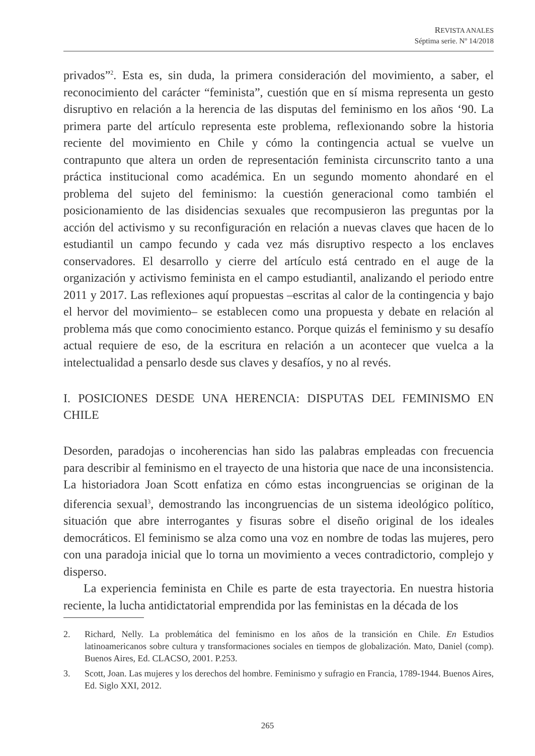REVISTA ANALES
Séptima serie. Nº 14/2018
privados”<sup>2</sup>. Esta es, sin duda, la primera consideración del movimiento, a saber, el reconocimiento del carácter “feminista”, cuestión que en sí misma representa un gesto disruptivo en relación a la herencia de las disputas del feminismo en los años ‘90. La primera parte del artículo representa este problema, reflexionando sobre la historia reciente del movimiento en Chile y cómo la contingencia actual se vuelve un contrapunto que altera un orden de representación feminista circunscrito tanto a una práctica institucional como académica. En un segundo momento ahondaré en el problema del sujeto del feminismo: la cuestión generacional como también el posicionamiento de las disidencias sexuales que recompusieron las preguntas por la acción del activismo y su reconfiguración en relación a nuevas claves que hacen de lo estudiantil un campo fecundo y cada vez más disruptivo respecto a los enclaves conservadores. El desarrollo y cierre del artículo está centrado en el auge de la organización y activismo feminista en el campo estudiantil, analizando el periodo entre 2011 y 2017. Las reflexiones aquí propuestas –escritas al calor de la contingencia y bajo el hervor del movimiento– se establecen como una propuesta y debate en relación al problema más que como conocimiento estanco. Porque quizás el feminismo y su desafío actual requiere de eso, de la escritura en relación a un acontecer que vuelca a la intelectualidad a pensarlo desde sus claves y desafíos, y no al revés.
I. POSICIONES DESDE UNA HERENCIA: DISPUTAS DEL FEMINISMO EN CHILE
Desorden, paradojas o incoherencias han sido las palabras empleadas con frecuencia para describir al feminismo en el trayecto de una historia que nace de una inconsistencia. La historiadora Joan Scott enfatiza en cómo estas incongruencias se originan de la diferencia sexual<sup>3</sup>, demostrando las incongruencias de un sistema ideológico político, situación que abre interrogantes y fisuras sobre el diseño original de los ideales democráticos. El feminismo se alza como una voz en nombre de todas las mujeres, pero con una paradoja inicial que lo torna un movimiento a veces contradictorio, complejo y disperso.
La experiencia feminista en Chile es parte de esta trayectoria. En nuestra historia reciente, la lucha antidictatorial emprendida por las feministas en la década de los
2. Richard, Nelly. La problemática del feminismo en los años de la transición en Chile. En Estudios latinoamericanos sobre cultura y transformaciones sociales en tiempos de globalización. Mato, Daniel (comp). Buenos Aires, Ed. CLACSO, 2001. P.253.
3. Scott, Joan. Las mujeres y los derechos del hombre. Feminismo y sufragio en Francia, 1789-1944. Buenos Aires, Ed. Siglo XXI, 2012.
265